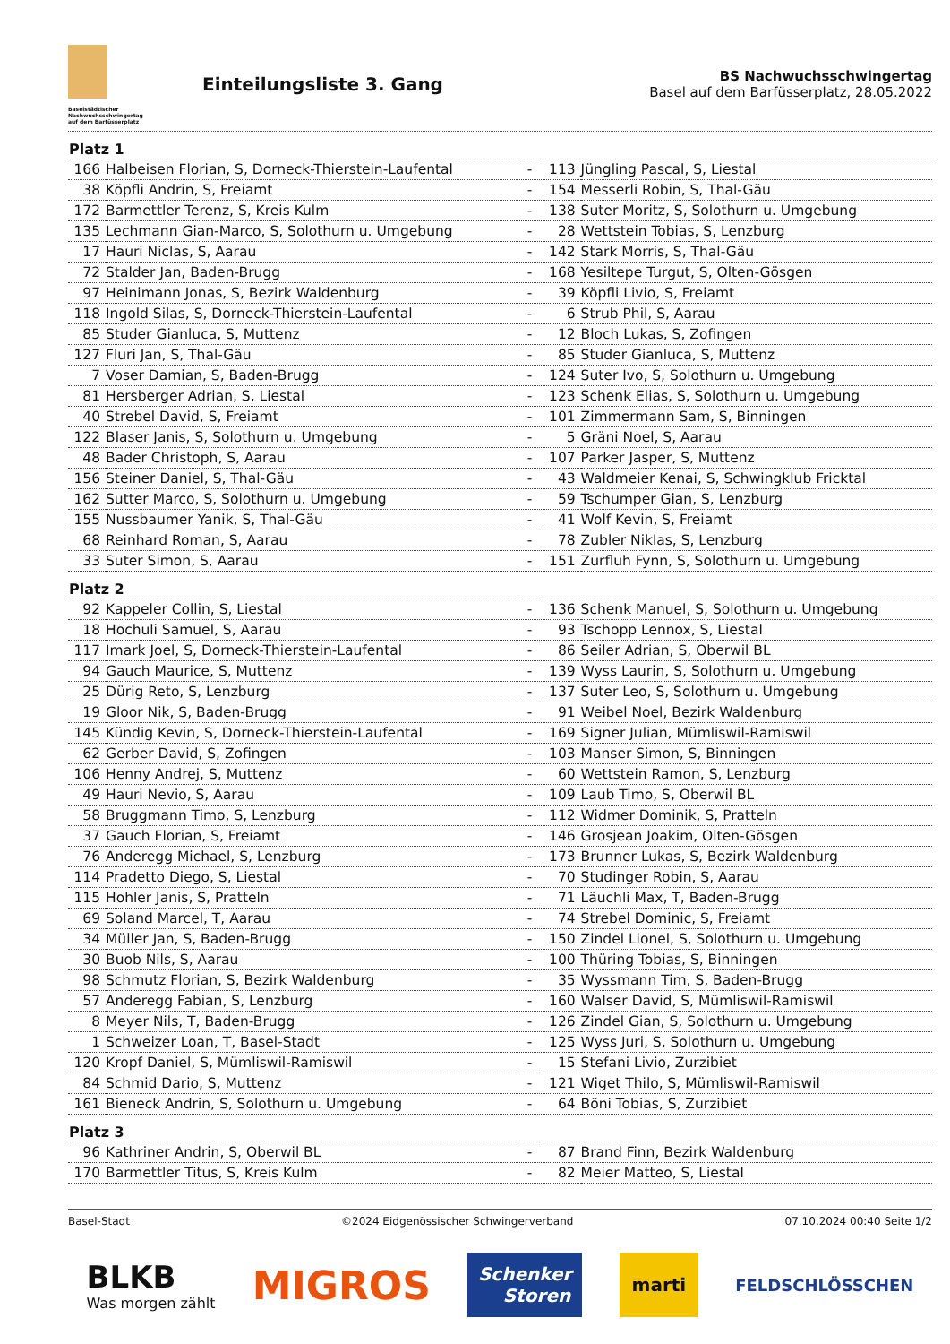Baselstädtischer Nachwuchsschwingertag
auf dem Barfüsserplatz
Einteilungsliste 3. Gang
BS Nachwuchsschwingertag
Basel auf dem Barfüsserplatz, 28.05.2022
| Platz 1 | | | | |
| --- | --- | --- | --- | --- |
| 166 | Halbeisen Florian, S, Dorneck-Thierstein-Laufental | - | 113 | Jüngling Pascal, S, Liestal |
| 38 | Köpfli Andrin, S, Freiamt | - | 154 | Messerli Robin, S, Thal-Gäu |
| 172 | Barmettler Terenz, S, Kreis Kulm | - | 138 | Suter Moritz, S, Solothurn u. Umgebung |
| 135 | Lechmann Gian-Marco, S, Solothurn u. Umgebung | - | 28 | Wettstein Tobias, S, Lenzburg |
| 17 | Hauri Niclas, S, Aarau | - | 142 | Stark Morris, S, Thal-Gäu |
| 72 | Stalder Jan, Baden-Brugg | - | 168 | Yesiltepe Turgut, S, Olten-Gösgen |
| 97 | Heinimann Jonas, S, Bezirk Waldenburg | - | 39 | Köpfli Livio, S, Freiamt |
| 118 | Ingold Silas, S, Dorneck-Thierstein-Laufental | - | 6 | Strub Phil, S, Aarau |
| 85 | Studer Gianluca, S, Muttenz | - | 12 | Bloch Lukas, S, Zofingen |
| 127 | Fluri Jan, S, Thal-Gäu | - | 85 | Studer Gianluca, S, Muttenz |
| 7 | Voser Damian, S, Baden-Brugg | - | 124 | Suter Ivo, S, Solothurn u. Umgebung |
| 81 | Hersberger Adrian, S, Liestal | - | 123 | Schenk Elias, S, Solothurn u. Umgebung |
| 40 | Strebel David, S, Freiamt | - | 101 | Zimmermann Sam, S, Binningen |
| 122 | Blaser Janis, S, Solothurn u. Umgebung | - | 5 | Gräni Noel, S, Aarau |
| 48 | Bader Christoph, S, Aarau | - | 107 | Parker Jasper, S, Muttenz |
| 156 | Steiner Daniel, S, Thal-Gäu | - | 43 | Waldmeier Kenai, S, Schwingklub Fricktal |
| 162 | Sutter Marco, S, Solothurn u. Umgebung | - | 59 | Tschumper Gian, S, Lenzburg |
| 155 | Nussbaumer Yanik, S, Thal-Gäu | - | 41 | Wolf Kevin, S, Freiamt |
| 68 | Reinhard Roman, S, Aarau | - | 78 | Zubler Niklas, S, Lenzburg |
| 33 | Suter Simon, S, Aarau | - | 151 | Zurfluh Fynn, S, Solothurn u. Umgebung |
| Platz 2 | | | | |
| 92 | Kappeler Collin, S, Liestal | - | 136 | Schenk Manuel, S, Solothurn u. Umgebung |
| 18 | Hochuli Samuel, S, Aarau | - | 93 | Tschopp Lennox, S, Liestal |
| 117 | Imark Joel, S, Dorneck-Thierstein-Laufental | - | 86 | Seiler Adrian, S, Oberwil BL |
| 94 | Gauch Maurice, S, Muttenz | - | 139 | Wyss Laurin, S, Solothurn u. Umgebung |
| 25 | Dürig Reto, S, Lenzburg | - | 137 | Suter Leo, S, Solothurn u. Umgebung |
| 19 | Gloor Nik, S, Baden-Brugg | - | 91 | Weibel Noel, Bezirk Waldenburg |
| 145 | Kündig Kevin, S, Dorneck-Thierstein-Laufental | - | 169 | Signer Julian, Mümliswil-Ramiswil |
| 62 | Gerber David, S, Zofingen | - | 103 | Manser Simon, S, Binningen |
| 106 | Henny Andrej, S, Muttenz | - | 60 | Wettstein Ramon, S, Lenzburg |
| 49 | Hauri Nevio, S, Aarau | - | 109 | Laub Timo, S, Oberwil BL |
| 58 | Bruggmann Timo, S, Lenzburg | - | 112 | Widmer Dominik, S, Pratteln |
| 37 | Gauch Florian, S, Freiamt | - | 146 | Grosjean Joakim, Olten-Gösgen |
| 76 | Anderegg Michael, S, Lenzburg | - | 173 | Brunner Lukas, S, Bezirk Waldenburg |
| 114 | Pradetto Diego, S, Liestal | - | 70 | Studinger Robin, S, Aarau |
| 115 | Hohler Janis, S, Pratteln | - | 71 | Läuchli Max, T, Baden-Brugg |
| 69 | Soland Marcel, T, Aarau | - | 74 | Strebel Dominic, S, Freiamt |
| 34 | Müller Jan, S, Baden-Brugg | - | 150 | Zindel Lionel, S, Solothurn u. Umgebung |
| 30 | Buob Nils, S, Aarau | - | 100 | Thüring Tobias, S, Binningen |
| 98 | Schmutz Florian, S, Bezirk Waldenburg | - | 35 | Wyssmann Tim, S, Baden-Brugg |
| 57 | Anderegg Fabian, S, Lenzburg | - | 160 | Walser David, S, Mümliswil-Ramiswil |
| 8 | Meyer Nils, T, Baden-Brugg | - | 126 | Zindel Gian, S, Solothurn u. Umgebung |
| 1 | Schweizer Loan, T, Basel-Stadt | - | 125 | Wyss Juri, S, Solothurn u. Umgebung |
| 120 | Kropf Daniel, S, Mümliswil-Ramiswil | - | 15 | Stefani Livio, Zurzibiet |
| 84 | Schmid Dario, S, Muttenz | - | 121 | Wiget Thilo, S, Mümliswil-Ramiswil |
| 161 | Bieneck Andrin, S, Solothurn u. Umgebung | - | 64 | Böni Tobias, S, Zurzibiet |
| Platz 3 | | | | |
| 96 | Kathriner Andrin, S, Oberwil BL | - | 87 | Brand Finn, Bezirk Waldenburg |
| 170 | Barmettler Titus, S, Kreis Kulm | - | 82 | Meier Matteo, S, Liestal |
Basel-Stadt ©2024 Eidgenössischer Schwingerverband 07.10.2024 00:40 Seite 1/2
BLKB
Was morgen zählt
MIGROS
Schenker
Storen
marti
FELDSCHLÖSSCHEN